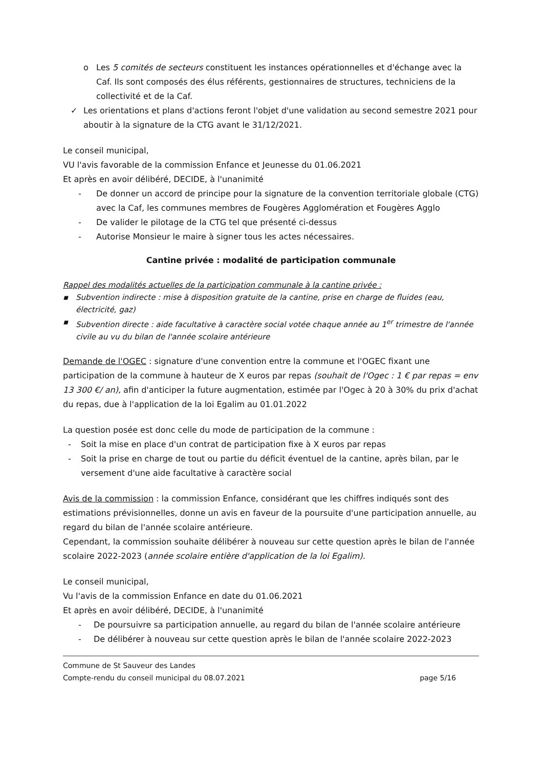o Les 5 comités de secteurs constituent les instances opérationnelles et d'échange avec la Caf. Ils sont composés des élus référents, gestionnaires de structures, techniciens de la collectivité et de la Caf.
✓ Les orientations et plans d'actions feront l'objet d'une validation au second semestre 2021 pour aboutir à la signature de la CTG avant le 31/12/2021.
Le conseil municipal,
VU l'avis favorable de la commission Enfance et Jeunesse du 01.06.2021
Et après en avoir délibéré, DECIDE, à l'unanimité
- De donner un accord de principe pour la signature de la convention territoriale globale (CTG) avec la Caf, les communes membres de Fougères Agglomération et Fougères Agglo
- De valider le pilotage de la CTG tel que présenté ci-dessus
- Autorise Monsieur le maire à signer tous les actes nécessaires.
Cantine privée : modalité de participation communale
Rappel des modalités actuelles de la participation communale à la cantine privée :
▪ Subvention indirecte : mise à disposition gratuite de la cantine, prise en charge de fluides (eau, électricité, gaz)
▪ Subvention directe : aide facultative à caractère social votée chaque année au 1<sup>er</sup> trimestre de l'année civile au vu du bilan de l'année scolaire antérieure
Demande de l'OGEC : signature d'une convention entre la commune et l'OGEC fixant une participation de la commune à hauteur de X euros par repas (souhait de l'Ogec : 1 € par repas = env 13 300 €/ an), afin d'anticiper la future augmentation, estimée par l'Ogec à 20 à 30% du prix d'achat du repas, due à l'application de la loi Egalim au 01.01.2022
La question posée est donc celle du mode de participation de la commune :
- Soit la mise en place d'un contrat de participation fixe à X euros par repas
- Soit la prise en charge de tout ou partie du déficit éventuel de la cantine, après bilan, par le versement d'une aide facultative à caractère social
Avis de la commission : la commission Enfance, considérant que les chiffres indiqués sont des estimations prévisionnelles, donne un avis en faveur de la poursuite d'une participation annuelle, au regard du bilan de l'année scolaire antérieure.
Cependant, la commission souhaite délibérer à nouveau sur cette question après le bilan de l'année scolaire 2022-2023 (année scolaire entière d'application de la loi Egalim).
Le conseil municipal,
Vu l'avis de la commission Enfance en date du 01.06.2021
Et après en avoir délibéré, DECIDE, à l'unanimité
- De poursuivre sa participation annuelle, au regard du bilan de l'année scolaire antérieure
- De délibérer à nouveau sur cette question après le bilan de l'année scolaire 2022-2023
Commune de St Sauveur des Landes
Compte-rendu du conseil municipal du 08.07.2021 page 5/16